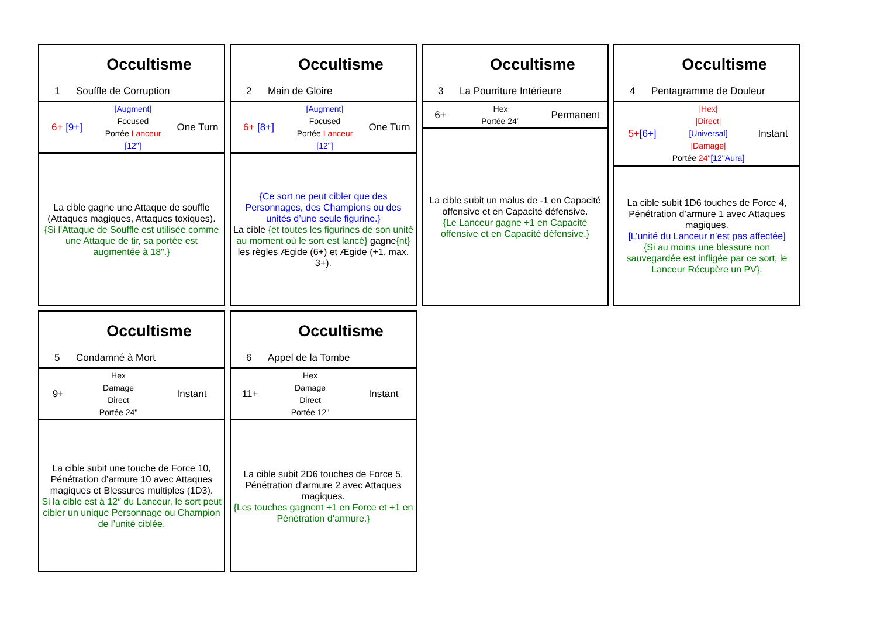Occultisme
1 Souffle de Corruption
6+ [9+]
[Augment]
Focused
Portée Lanceur
[12"]
One Turn
La cible gagne une Attaque de souffle (Attaques magiques, Attaques toxiques).
{Si l'Attaque de Souffle est utilisée comme une Attaque de tir, sa portée est augmentée à 18".}
Occultisme
2 Main de Gloire
6+ [8+]
[Augment]
Focused
Portée Lanceur
[12"]
One Turn
{Ce sort ne peut cibler que des Personnages, des Champions ou des unités d’une seule figurine.}
La cible {et toutes les figurines de son unité au moment où le sort est lancé} gagne{nt} les règles Ægide (6+) et Ægide (+1, max. 3+).
Occultisme
3 La Pourriture Intérieure
6+
Hex
Portée 24"
Permanent
La cible subit un malus de -1 en Capacité offensive et en Capacité défensive.
{Le Lanceur gagne +1 en Capacité offensive et en Capacité défensive.}
Occultisme
4 Pentagramme de Douleur
5+[6+]
|Hex|
|Direct|
[Universal]
|Damage|
Portée 24"[12"Aura]
Instant
La cible subit 1D6 touches de Force 4, Pénétration d’armure 1 avec Attaques magiques.
[L’unité du Lanceur n’est pas affectée]
{Si au moins une blessure non sauvegardée est infligée par ce sort, le Lanceur Récupère un PV}.
Occultisme
5 Condamné à Mort
9+
Hex
Damage
Direct
Portée 24"
Instant
La cible subit une touche de Force 10, Pénétration d’armure 10 avec Attaques magiques et Blessures multiples (1D3).
Si la cible est à 12″ du Lanceur, le sort peut cibler un unique Personnage ou Champion de l’unité ciblée.
Occultisme
6 Appel de la Tombe
11+
Hex
Damage
Direct
Portée 12"
Instant
La cible subit 2D6 touches de Force 5, Pénétration d’armure 2 avec Attaques magiques.
{Les touches gagnent +1 en Force et +1 en Pénétration d’armure.}